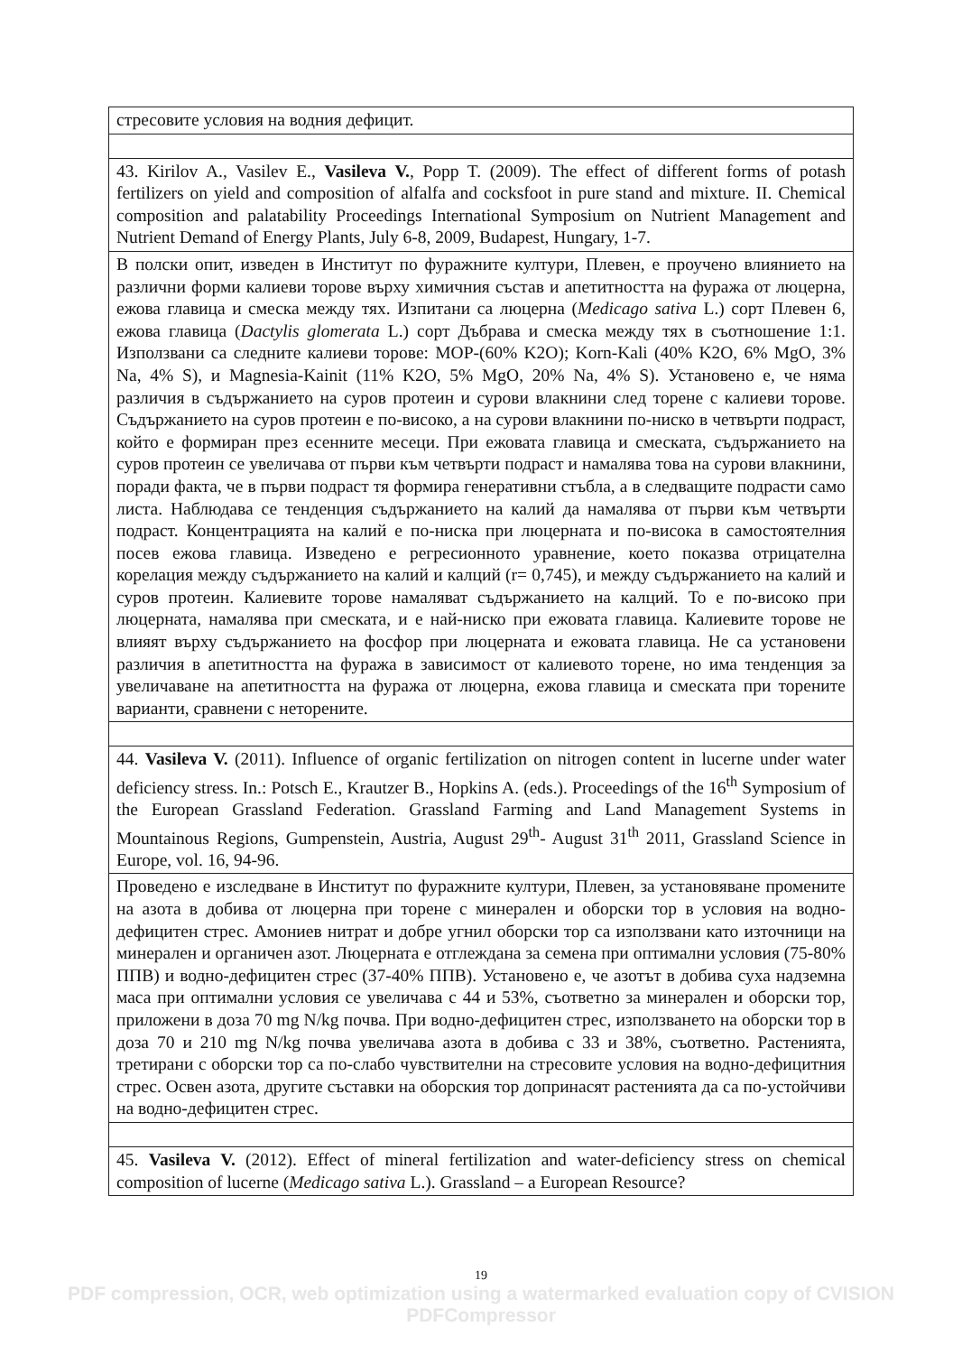| стресовите условия на водния дефицит. |
| 43. Kirilov A., Vasilev E., Vasileva V. , Popp T. (2009). The effect of different forms of potash fertilizers on yield and composition of alfalfa and cocksfoot in pure stand and mixture. II. Chemical composition and palatability Proceedings International Symposium on Nutrient Management and Nutrient Demand of Energy Plants, July 6-8, 2009, Budapest, Hungary, 1-7. |
| В полски опит, изведен в Институт по фуражните култури, Плевен, е проучено влиянието на различни форми калиеви торове върху химичния състав и апетитността на фуража от люцерна, ежова главица и смеска между тях. Изпитани са люцерна ( Medicago sativa L.) сорт Плевен 6, ежова главица ( Dactylis glomerata L.) сорт Дъбрава и смеска между тях в съотношение 1:1. Използвани са следните калиеви торове: MOP-(60% K2O); Korn-Kali (40% K2O, 6% MgO, 3% Na, 4% S), и Magnesia-Kainit (11% K2O, 5% MgO, 20% Na, 4% S). Установено е, че няма различия в съдържанието на суров протеин и сурови влакнини след торене с калиеви торове. Съдържанието на суров протеин е по-високо, а на сурови влакнини по-ниско в четвърти подраст, който е формиран през есенните месеци. При ежовата главица и смеската, съдържанието на суров протеин се увеличава от първи към четвърти подраст и намалява това на сурови влакнини, поради факта, че в първи подраст тя формира генеративни стъбла, а в следващите подрасти само листа. Наблюдава се тенденция съдържанието на калий да намалява от първи към четвърти подраст. Концентрацията на калий е по-ниска при люцерната и по-висока в самостоятелния посев ежова главица. Изведено е регресионното уравнение, което показва отрицателна корелация между съдържанието на калий и калций (r= 0,745), и между съдържанието на калий и суров протеин. Калиевите торове намаляват съдържанието на калций. То е по-високо при люцерната, намалява при смеската, и е най-ниско при ежовата главица. Калиевите торове не влияят върху съдържанието на фосфор при люцерната и ежовата главица. Не са установени различия в апетитността на фуража в зависимост от калиевото торене, но има тенденция за увеличаване на апетитността на фуража от люцерна, ежова главица и смеската при торените варианти, сравнени с неторените. |
| 44. Vasileva V. (2011). Influence of organic fertilization on nitrogen content in lucerne under water deficiency stress. In.: Potsch E., Krautzer B., Hopkins A. (eds.). Proceedings of the 16<sup>th</sup> Symposium of the European Grassland Federation. Grassland Farming and Land Management Systems in Mountainous Regions, Gumpenstein, Austria, August 29<sup>th</sup>- August 31<sup>th</sup> 2011, Grassland Science in Europe, vol. 16, 94-96. |
| Проведено е изследване в Институт по фуражните култури, Плевен, за установяване промените на азота в добива от люцерна при торене с минерален и оборски тор в условия на водно-дефицитен стрес. Амониев нитрат и добре угнил оборски тор са използвани като източници на минерален и органичен азот. Люцерната е отглеждана за семена при оптимални условия (75-80% ППВ) и водно-дефицитен стрес (37-40% ППВ). Установено е, че азотът в добива суха надземна маса при оптимални условия се увеличава с 44 и 53%, съответно за минерален и оборски тор, приложени в доза 70 mg N/kg почва. При водно-дефицитен стрес, използването на оборски тор в доза 70 и 210 mg N/kg почва увеличава азота в добива с 33 и 38%, съответно. Растенията, третирани с оборски тор са по-слабо чувствителни на стресовите условия на водно-дефицитния стрес. Освен азота, другите съставки на оборския тор допринасят растенията да са по-устойчиви на водно-дефицитен стрес. |
| 45. Vasileva V. (2012). Effect of mineral fertilization and water-deficiency stress on chemical composition of lucerne ( Medicago sativa L.). Grassland – a European Resource? |
19
PDF compression, OCR, web optimization using a watermarked evaluation copy of CVISION PDFCompressor